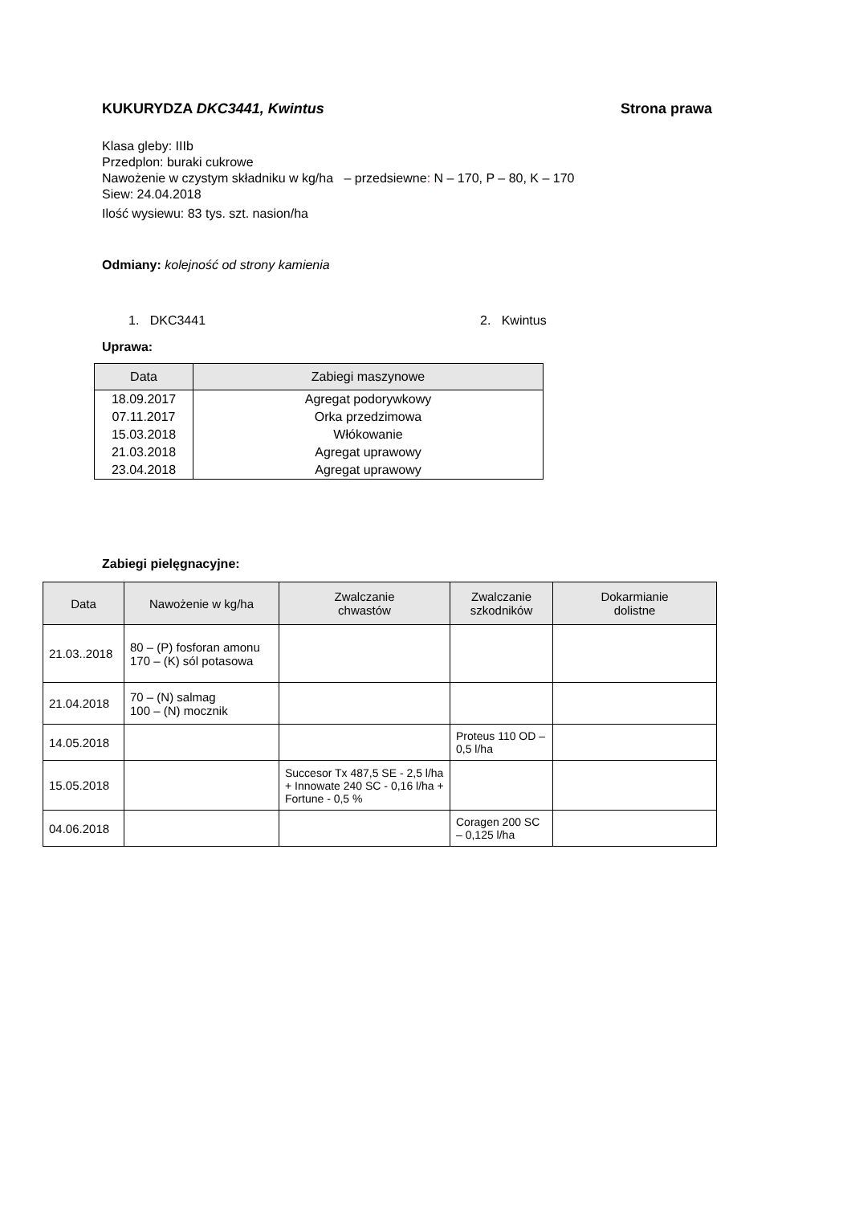KUKURYDZA DKC3441, Kwintus Strona prawa
Klasa gleby: IIIb
Przedplon: buraki cukrowe
Nawożenie w czystym składniku w kg/ha – przedsiewne: N – 170, P – 80, K – 170
Siew: 24.04.2018
Ilość wysiewu: 83 tys. szt. nasion/ha
Odmiany: kolejność od strony kamienia
1. DKC3441 2. Kwintus
Uprawa:
| Data | Zabiegi maszynowe |
| --- | --- |
| 18.09.2017 | Agregat podorywkowy |
| 07.11.2017 | Orka przedzimowa |
| 15.03.2018 | Włókowanie |
| 21.03.2018 | Agregat uprawowy |
| 23.04.2018 | Agregat uprawowy |
Zabiegi pielęgnacyjne:
| Data | Nawożenie w kg/ha | Zwalczanie chwastów | Zwalczanie szkodników | Dokarmianie dolistne |
| --- | --- | --- | --- | --- |
| 21.03..2018 | 80 – (P) fosforan amonu 170 – (K) sól potasowa | | | |
| 21.04.2018 | 70 – (N) salmag 100 – (N) mocznik | | | |
| 14.05.2018 | | | Proteus 110 OD – 0,5 l/ha | |
| 15.05.2018 | | Succesor Tx 487,5 SE - 2,5 l/ha + Innowate 240 SC - 0,16 l/ha + Fortune - 0,5 % | | |
| 04.06.2018 | | | Coragen 200 SC – 0,125 l/ha | |